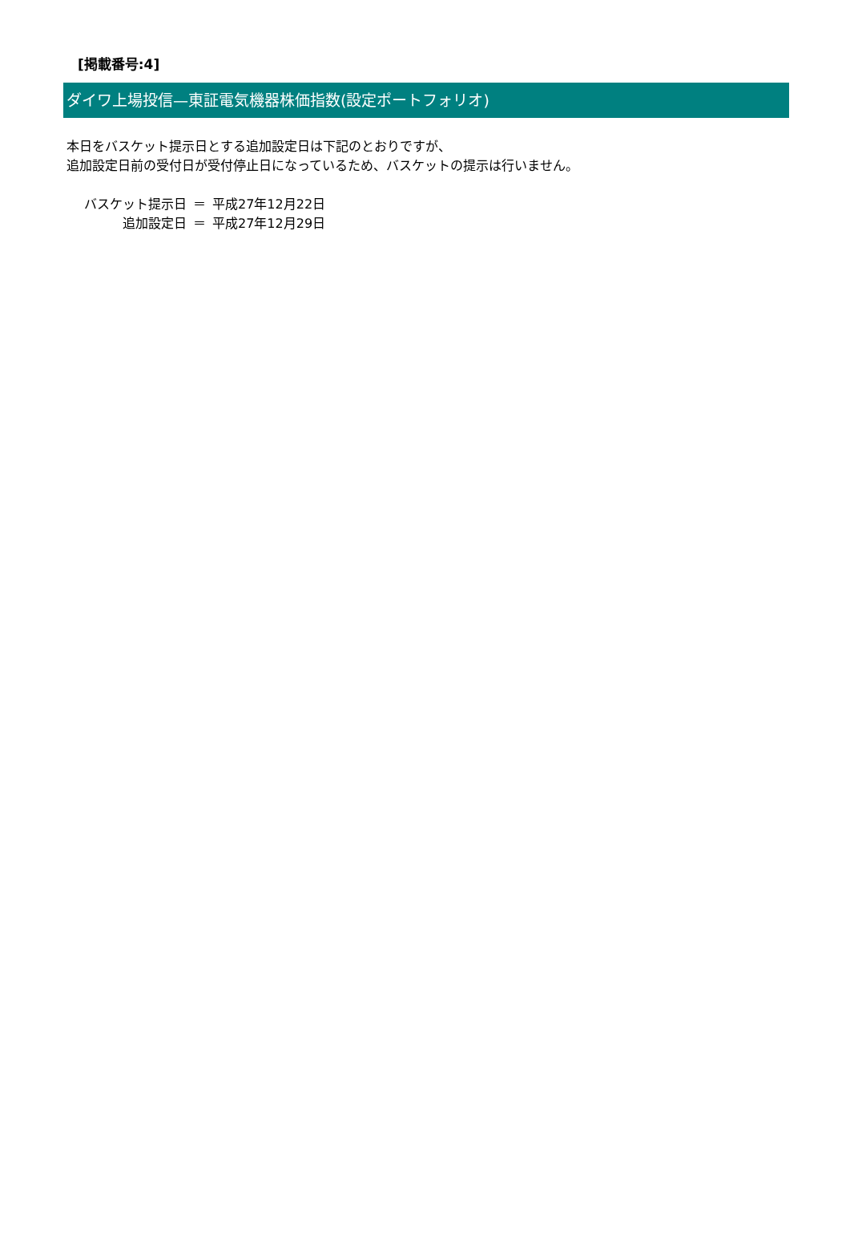[掲載番号:4]
ダイワ上場投信—東証電気機器株価指数(設定ポートフォリオ)
本日をバスケット提示日とする追加設定日は下記のとおりですが、
追加設定日前の受付日が受付停止日になっているため、バスケットの提示は行いません。
| バスケット提示日 | ＝ | 平成27年12月22日 |
| 追加設定日 | ＝ | 平成27年12月29日 |